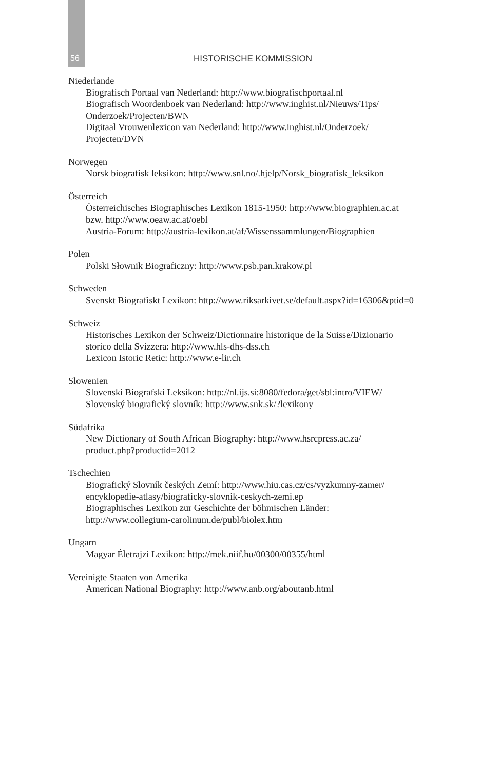56 HISTORISCHE KOMMISSION
Niederlande
Biografisch Portaal van Nederland: http://www.biografischportaal.nl
Biografisch Woordenboek van Nederland: http://www.inghist.nl/Nieuws/Tips/
Onderzoek/Projecten/BWN
Digitaal Vrouwenlexicon van Nederland: http://www.inghist.nl/Onderzoek/
Projecten/DVN
Norwegen
Norsk biografisk leksikon: http://www.snl.no/.hjelp/Norsk_biografisk_leksikon
Österreich
Österreichisches Biographisches Lexikon 1815-1950: http://www.biographien.ac.at
bzw. http://www.oeaw.ac.at/oebl
Austria-Forum: http://austria-lexikon.at/af/Wissenssammlungen/Biographien
Polen
Polski Słownik Biograficzny: http://www.psb.pan.krakow.pl
Schweden
Svenskt Biografiskt Lexikon: http://www.riksarkivet.se/default.aspx?id=16306&ptid=0
Schweiz
Historisches Lexikon der Schweiz/Dictionnaire historique de la Suisse/Dizionario
storico della Svizzera: http://www.hls-dhs-dss.ch
Lexicon Istoric Retic: http://www.e-lir.ch
Slowenien
Slovenski Biografski Leksikon: http://nl.ijs.si:8080/fedora/get/sbl:intro/VIEW/
Slovenský biografický slovník: http://www.snk.sk/?lexikony
Südafrika
New Dictionary of South African Biography: http://www.hsrcpress.ac.za/
product.php?productid=2012
Tschechien
Biografický Slovník českých Zemí: http://www.hiu.cas.cz/cs/vyzkumny-zamer/
encyklopedie-atlasy/biograficky-slovnik-ceskych-zemi.ep
Biographisches Lexikon zur Geschichte der böhmischen Länder:
http://www.collegium-carolinum.de/publ/biolex.htm
Ungarn
Magyar Életrajzi Lexikon: http://mek.niif.hu/00300/00355/html
Vereinigte Staaten von Amerika
American National Biography: http://www.anb.org/aboutanb.html